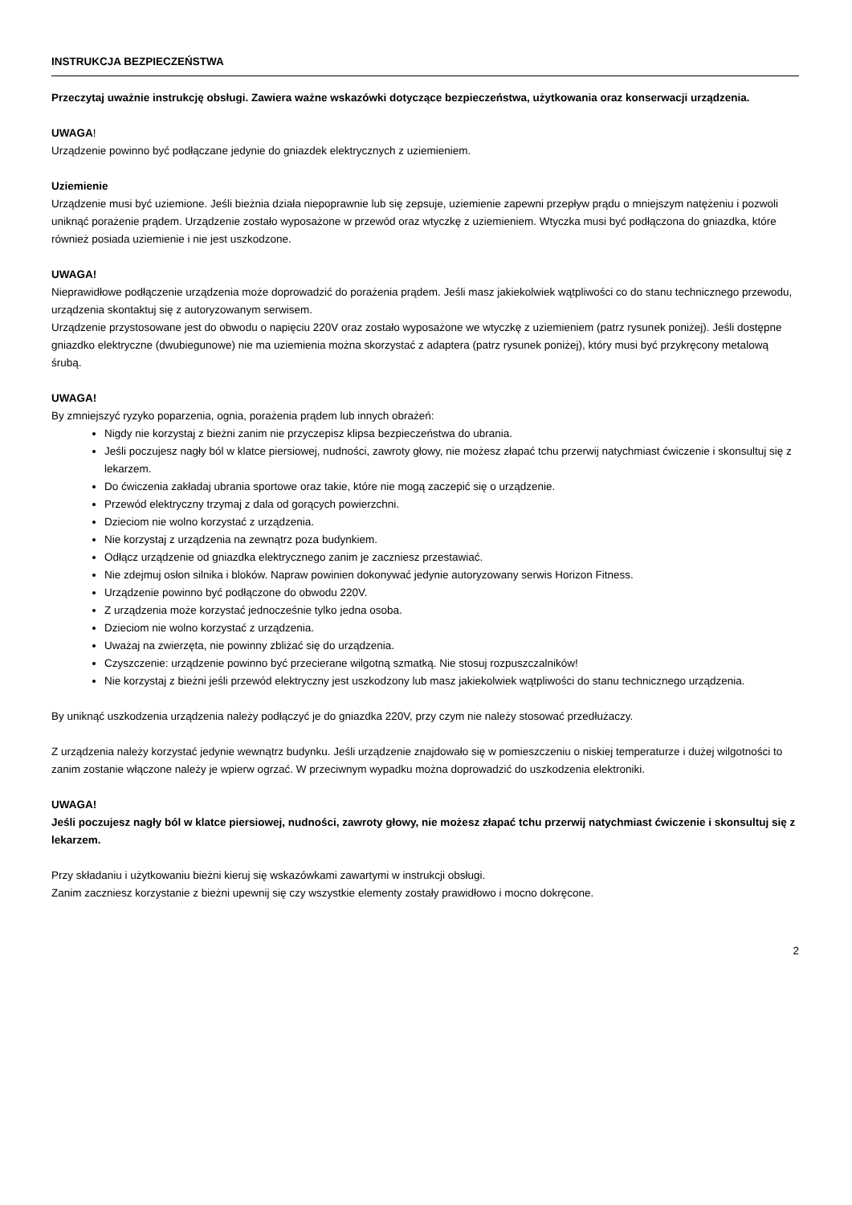INSTRUKCJA BEZPIECZEŃSTWA
Przeczytaj uważnie instrukcję obsługi. Zawiera ważne wskazówki dotyczące bezpieczeństwa, użytkowania oraz konserwacji urządzenia.
UWAGA!
Urządzenie powinno być podłączane jedynie do gniazdek elektrycznych z uziemieniem.
Uziemienie
Urządzenie musi być uziemione. Jeśli bieżnia działa niepoprawnie lub się zepsuje, uziemienie zapewni przepływ prądu o mniejszym natężeniu i pozwoli uniknąć porażenie prądem. Urządzenie zostało wyposażone w przewód oraz wtyczkę z uziemieniem. Wtyczka musi być podłączona do gniazdka, które również posiada uziemienie i nie jest uszkodzone.
UWAGA!
Nieprawidłowe podłączenie urządzenia może doprowadzić do porażenia prądem. Jeśli masz jakiekolwiek wątpliwości co do stanu technicznego przewodu, urządzenia skontaktuj się z autoryzowanym serwisem.
Urządzenie przystosowane jest do obwodu o napięciu 220V oraz zostało wyposażone we wtyczkę z uziemieniem (patrz rysunek poniżej). Jeśli dostępne gniazdko elektryczne (dwubiegunowe) nie ma uziemienia można skorzystać z adaptera (patrz rysunek poniżej), który musi być przykręcony metalową śrubą.
UWAGA!
By zmniejszyć ryzyko poparzenia, ognia, porażenia prądem lub innych obrażeń:
Nigdy nie korzystaj z bieżni zanim nie przyczepisz klipsa bezpieczeństwa do ubrania.
Jeśli poczujesz nagły ból w klatce piersiowej, nudności, zawroty głowy, nie możesz złapać tchu przerwij natychmiast ćwiczenie i skonsultuj się z lekarzem.
Do ćwiczenia zakładaj ubrania sportowe oraz takie, które nie mogą zaczepić się o urządzenie.
Przewód elektryczny trzymaj z dala od gorących powierzchni.
Dzieciom nie wolno korzystać z urządzenia.
Nie korzystaj z urządzenia na zewnątrz poza budynkiem.
Odłącz urządzenie od gniazdka elektrycznego zanim je zaczniesz przestawiać.
Nie zdejmuj osłon silnika i bloków. Napraw powinien dokonywać jedynie autoryzowany serwis Horizon Fitness.
Urządzenie powinno być podłączone do obwodu 220V.
Z urządzenia może korzystać jednocześnie tylko jedna osoba.
Dzieciom nie wolno korzystać z urządzenia.
Uważaj na zwierzęta, nie powinny zbliżać się do urządzenia.
Czyszczenie: urządzenie powinno być przecierane wilgotną szmatką. Nie stosuj rozpuszczalników!
Nie korzystaj z bieżni jeśli przewód elektryczny jest uszkodzony lub masz jakiekolwiek wątpliwości do stanu technicznego urządzenia.
By uniknąć uszkodzenia urządzenia należy podłączyć je do gniazdka 220V, przy czym nie należy stosować przedłużaczy.
Z urządzenia należy korzystać jedynie wewnątrz budynku. Jeśli urządzenie znajdowało się w pomieszczeniu o niskiej temperaturze i dużej wilgotności to zanim zostanie włączone należy je wpierw ogrzać. W przeciwnym wypadku można doprowadzić do uszkodzenia elektroniki.
UWAGA!
Jeśli poczujesz nagły ból w klatce piersiowej, nudności, zawroty głowy, nie możesz złapać tchu przerwij natychmiast ćwiczenie i skonsultuj się z lekarzem.
Przy składaniu i użytkowaniu bieżni kieruj się wskazówkami zawartymi w instrukcji obsługi.
Zanim zaczniesz korzystanie z bieżni upewnij się czy wszystkie elementy zostały prawidłowo i mocno dokręcone.
2